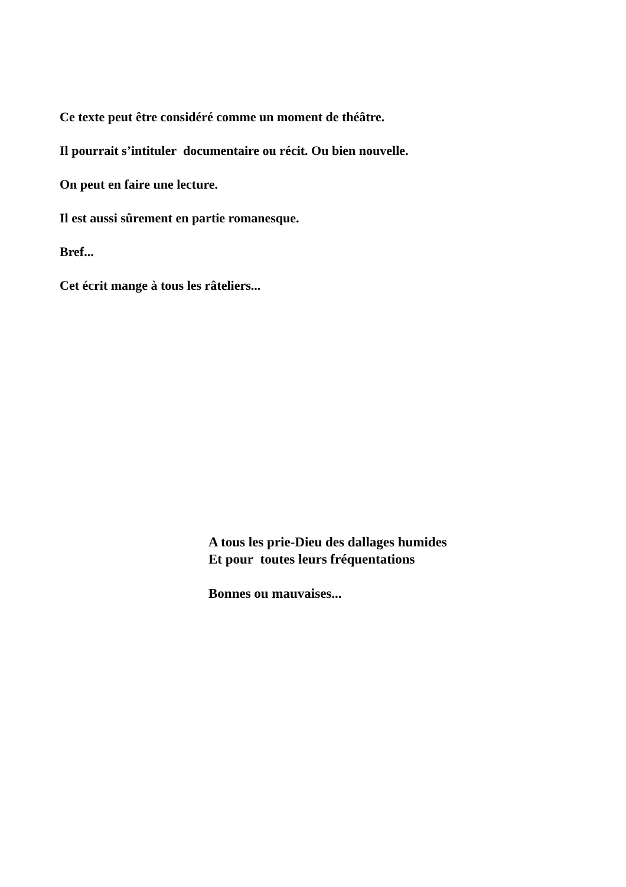Ce texte peut être considéré comme un moment de théâtre.
Il pourrait s’intituler documentaire ou récit. Ou bien nouvelle.
On peut en faire une lecture.
Il est aussi sûrement en partie romanesque.
Bref...
Cet écrit mange à tous les râteliers...
A tous les prie-Dieu des dallages humides
Et pour toutes leurs fréquentations
Bonnes ou mauvaises...